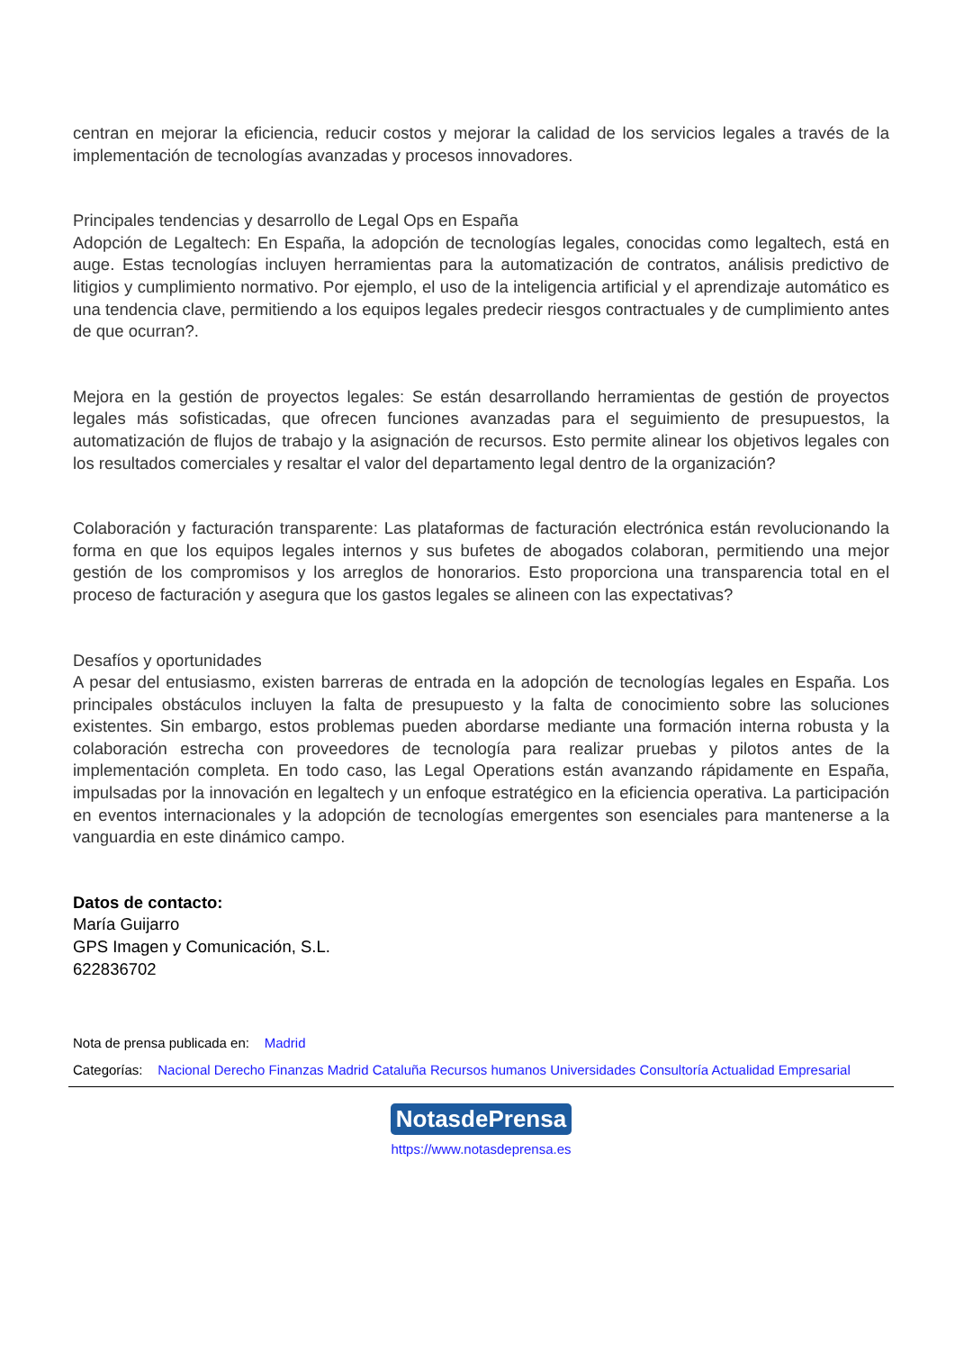centran en mejorar la eficiencia, reducir costos y mejorar la calidad de los servicios legales a través de la implementación de tecnologías avanzadas y procesos innovadores.
Principales tendencias y desarrollo de Legal Ops en España
Adopción de Legaltech: En España, la adopción de tecnologías legales, conocidas como legaltech, está en auge. Estas tecnologías incluyen herramientas para la automatización de contratos, análisis predictivo de litigios y cumplimiento normativo. Por ejemplo, el uso de la inteligencia artificial y el aprendizaje automático es una tendencia clave, permitiendo a los equipos legales predecir riesgos contractuales y de cumplimiento antes de que ocurran?.
Mejora en la gestión de proyectos legales: Se están desarrollando herramientas de gestión de proyectos legales más sofisticadas, que ofrecen funciones avanzadas para el seguimiento de presupuestos, la automatización de flujos de trabajo y la asignación de recursos. Esto permite alinear los objetivos legales con los resultados comerciales y resaltar el valor del departamento legal dentro de la organización?
Colaboración y facturación transparente: Las plataformas de facturación electrónica están revolucionando la forma en que los equipos legales internos y sus bufetes de abogados colaboran, permitiendo una mejor gestión de los compromisos y los arreglos de honorarios. Esto proporciona una transparencia total en el proceso de facturación y asegura que los gastos legales se alineen con las expectativas?
Desafíos y oportunidades
A pesar del entusiasmo, existen barreras de entrada en la adopción de tecnologías legales en España. Los principales obstáculos incluyen la falta de presupuesto y la falta de conocimiento sobre las soluciones existentes. Sin embargo, estos problemas pueden abordarse mediante una formación interna robusta y la colaboración estrecha con proveedores de tecnología para realizar pruebas y pilotos antes de la implementación completa. En todo caso, las Legal Operations están avanzando rápidamente en España, impulsadas por la innovación en legaltech y un enfoque estratégico en la eficiencia operativa. La participación en eventos internacionales y la adopción de tecnologías emergentes son esenciales para mantenerse a la vanguardia en este dinámico campo.
Datos de contacto:
María Guijarro
GPS Imagen y Comunicación, S.L.
622836702
Nota de prensa publicada en: Madrid
Categorías: Nacional Derecho Finanzas Madrid Cataluña Recursos humanos Universidades Consultoría Actualidad Empresarial
NotasdePrensa
https://www.notasdeprensa.es